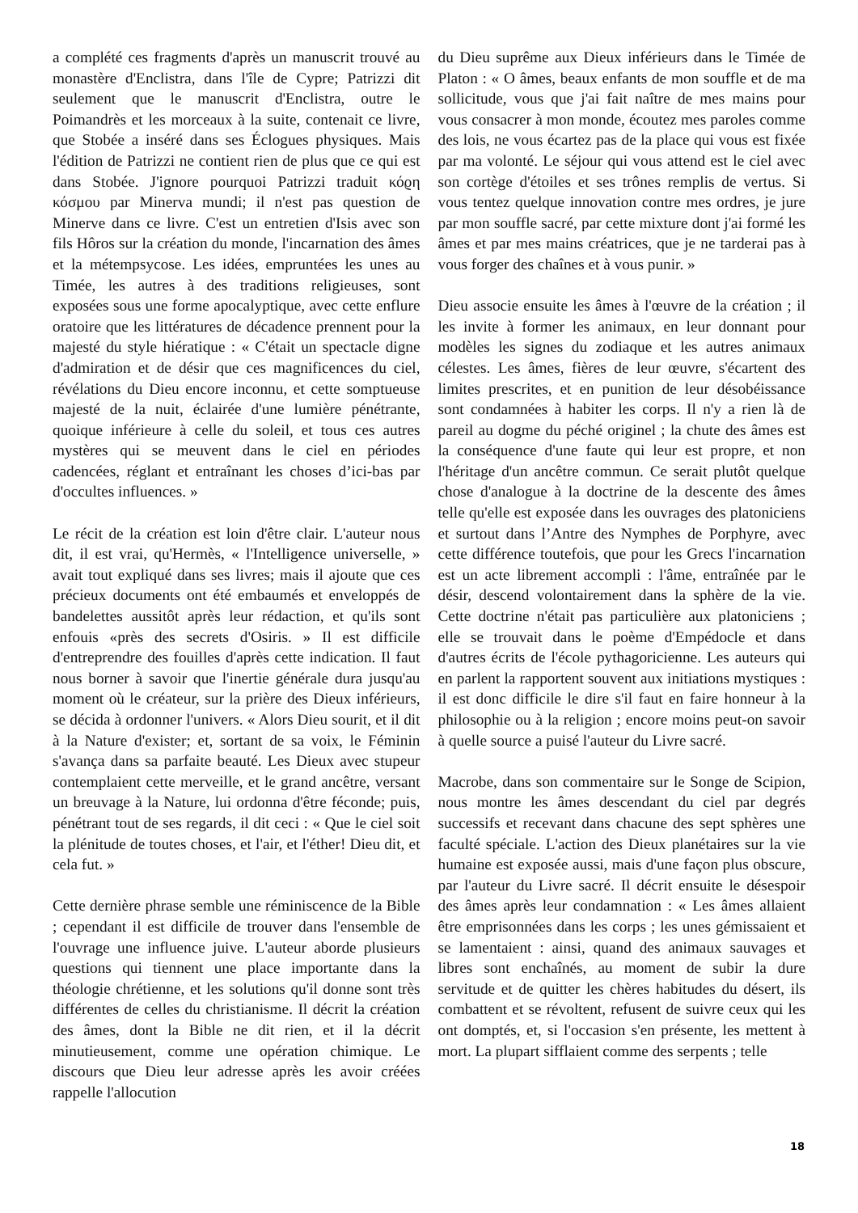a complété ces fragments d'après un manuscrit trouvé au monastère d'Enclistra, dans l'île de Cypre; Patrizzi dit seulement que le manuscrit d'Enclistra, outre le Poimandrès et les morceaux à la suite, contenait ce livre, que Stobée a inséré dans ses Éclogues physiques. Mais l'édition de Patrizzi ne contient rien de plus que ce qui est dans Stobée. J'ignore pourquoi Patrizzi traduit κόϱη κόσμου par Minerva mundi; il n'est pas question de Minerve dans ce livre. C'est un entretien d'Isis avec son fils Hôros sur la création du monde, l'incarnation des âmes et la métempsycose. Les idées, empruntées les unes au Timée, les autres à des traditions religieuses, sont exposées sous une forme apocalyptique, avec cette enflure oratoire que les littératures de décadence prennent pour la majesté du style hiératique : « C'était un spectacle digne d'admiration et de désir que ces magnificences du ciel, révélations du Dieu encore inconnu, et cette somptueuse majesté de la nuit, éclairée d'une lumière pénétrante, quoique inférieure à celle du soleil, et tous ces autres mystères qui se meuvent dans le ciel en périodes cadencées, réglant et entraînant les choses d’ici-bas par d'occultes influences. »
Le récit de la création est loin d'être clair. L'auteur nous dit, il est vrai, qu'Hermès, « l'Intelligence universelle, » avait tout expliqué dans ses livres; mais il ajoute que ces précieux documents ont été embaumés et enveloppés de bandelettes aussitôt après leur rédaction, et qu'ils sont enfouis «près des secrets d'Osiris. » Il est difficile d'entreprendre des fouilles d'après cette indication. Il faut nous borner à savoir que l'inertie générale dura jusqu'au moment où le créateur, sur la prière des Dieux inférieurs, se décida à ordonner l'univers. « Alors Dieu sourit, et il dit à la Nature d'exister; et, sortant de sa voix, le Féminin s'avança dans sa parfaite beauté. Les Dieux avec stupeur contemplaient cette merveille, et le grand ancêtre, versant un breuvage à la Nature, lui ordonna d'être féconde; puis, pénétrant tout de ses regards, il dit ceci : « Que le ciel soit la plénitude de toutes choses, et l'air, et l'éther! Dieu dit, et cela fut. »
Cette dernière phrase semble une réminiscence de la Bible ; cependant il est difficile de trouver dans l'ensemble de l'ouvrage une influence juive. L'auteur aborde plusieurs questions qui tiennent une place importante dans la théologie chrétienne, et les solutions qu'il donne sont très différentes de celles du christianisme. Il décrit la création des âmes, dont la Bible ne dit rien, et il la décrit minutieusement, comme une opération chimique. Le discours que Dieu leur adresse après les avoir créées rappelle l'allocution
du Dieu suprême aux Dieux inférieurs dans le Timée de Platon : « O âmes, beaux enfants de mon souffle et de ma sollicitude, vous que j'ai fait naître de mes mains pour vous consacrer à mon monde, écoutez mes paroles comme des lois, ne vous écartez pas de la place qui vous est fixée par ma volonté. Le séjour qui vous attend est le ciel avec son cortège d'étoiles et ses trônes remplis de vertus. Si vous tentez quelque innovation contre mes ordres, je jure par mon souffle sacré, par cette mixture dont j'ai formé les âmes et par mes mains créatrices, que je ne tarderai pas à vous forger des chaînes et à vous punir. »
Dieu associe ensuite les âmes à l'œuvre de la création ; il les invite à former les animaux, en leur donnant pour modèles les signes du zodiaque et les autres animaux célestes. Les âmes, fières de leur œuvre, s'écartent des limites prescrites, et en punition de leur désobéissance sont condamnées à habiter les corps. Il n'y a rien là de pareil au dogme du péché originel ; la chute des âmes est la conséquence d'une faute qui leur est propre, et non l'héritage d'un ancêtre commun. Ce serait plutôt quelque chose d'analogue à la doctrine de la descente des âmes telle qu'elle est exposée dans les ouvrages des platoniciens et surtout dans l’Antre des Nymphes de Porphyre, avec cette différence toutefois, que pour les Grecs l'incarnation est un acte librement accompli : l'âme, entraînée par le désir, descend volontairement dans la sphère de la vie. Cette doctrine n'était pas particulière aux platoniciens ; elle se trouvait dans le poème d'Empédocle et dans d'autres écrits de l'école pythagoricienne. Les auteurs qui en parlent la rapportent souvent aux initiations mystiques : il est donc difficile le dire s'il faut en faire honneur à la philosophie ou à la religion ; encore moins peut-on savoir à quelle source a puisé l'auteur du Livre sacré.
Macrobe, dans son commentaire sur le Songe de Scipion, nous montre les âmes descendant du ciel par degrés successifs et recevant dans chacune des sept sphères une faculté spéciale. L'action des Dieux planétaires sur la vie humaine est exposée aussi, mais d'une façon plus obscure, par l'auteur du Livre sacré. Il décrit ensuite le désespoir des âmes après leur condamnation : « Les âmes allaient être emprisonnées dans les corps ; les unes gémissaient et se lamentaient : ainsi, quand des animaux sauvages et libres sont enchaînés, au moment de subir la dure servitude et de quitter les chères habitudes du désert, ils combattent et se révoltent, refusent de suivre ceux qui les ont domptés, et, si l'occasion s'en présente, les mettent à mort. La plupart sifflaient comme des serpents ; telle
18